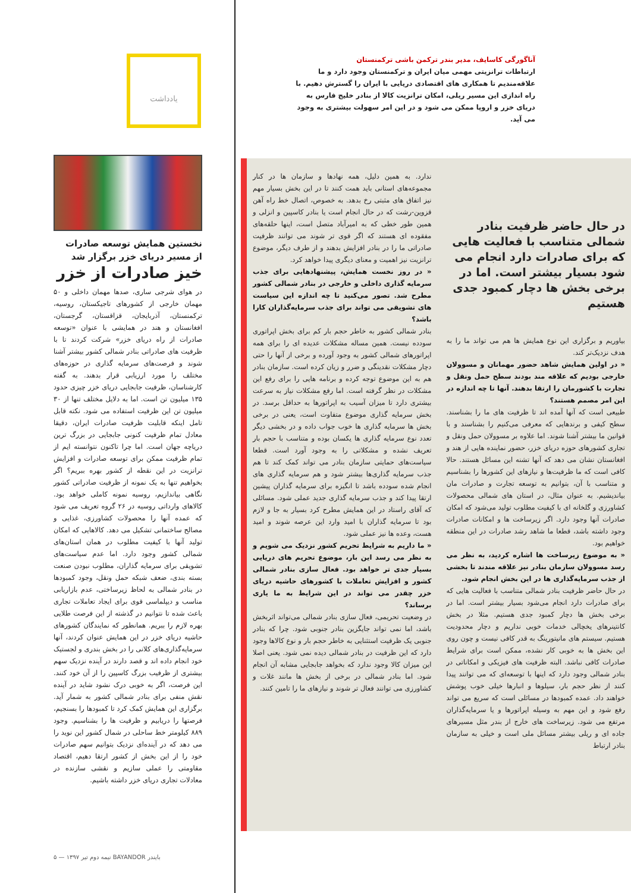یادداشت
نخستین همایش توسعه صادرات
از مسیر دریای خزر برگزار شد
خیز صادرات از خزر
در هوای شرجی ساری، صدها مهمان داخلی و ۵۰ مهمان خارجی از کشورهای تاجیکستان، روسیه، ترکمنستان، آذربایجان، قزاقستان، گرجستان، افغانستان و هند در همایشی با عنوان «توسعه صادرات از راه دریای خزر» شرکت کردند تا با ظرفیت های صادراتی بنادر شمالی کشور بیشتر آشنا شوند و فرصت‌های سرمایه گذاری در حوزه‌های مختلف را مورد ارزیابی قرار بدهند. به گفته کارشناسان، ظرفیت جابجایی دریای خزر چیزی حدود ۱۳۵ میلیون تن است. اما به دلایل مختلف تنها از ۳۰ میلیون تن این ظرفیت استفاده می شود. نکته قابل تامل اینکه قابلیت ظرفیت صادرات ایران، دقیقا معادل تمام ظرفیت کنونی جابجایی در بزرگ ترین دریاچه جهان است. اما چرا تاکنون نتوانسته ایم از تمام ظرفیت ممکن برای توسعه صادرات و افزایش ترانزیت در این نقطه از کشور بهره ببریم؟ اگر بخواهیم تنها به یک نمونه از ظرفیت صادراتی کشور نگاهی بیاندازیم، روسیه نمونه کاملی خواهد بود. کالاهای وارداتی روسیه در ۲۶ گروه تعریف می شود که عمده آنها را محصولات کشاورزی، غذایی و مصالح ساختمانی تشکیل می دهد. کالاهایی که امکان تولید آنها با کیفیت مطلوب در همان استان‌های شمالی کشور وجود دارد. اما عدم سیاست‌های تشویقی برای سرمایه گذاران، مطلوب نبودن صنعت بسته بندی، ضعف شبکه حمل ونقل، وجود کمبودها در بنادر شمالی به لحاظ زیرساختی، عدم بازاریابی مناسب و دیپلماسی قوی برای ایجاد تعاملات تجاری باعث شده تا نتوانیم در گذشته از این فرصت طلایی بهره لازم را ببریم. همانطور که نمایندگان کشورهای حاشیه دریای خزر در این همایش عنوان کردند، آنها سرمایه‌گذاری‌های کلانی را در بخش بندری و لجستیک خود انجام داده اند و قصد دارند در آینده نزدیک سهم بیشتری از ظرفیب بزرگ کاسپین را از آن خود کنند. این فرصت، اگر به خوبی درک نشود شاید در آینده نقش منفی برای بنادر شمالی کشور به شمار آید. برگزاری این همایش کمک کرد تا کمبودها را بسنجیم، فرصتها را دریابیم و ظرفیت ها را بشناسیم. وجود ۸۸۹ کیلومتر خط ساحلی در شمال کشور این نوید را می دهد که در آینده‌ای نزدیک بتوانیم سهم صادرات خود را از این بخش از کشور ارتقا دهیم، اقتصاد مقاومتی را عملی سازیم و نقشی سازنده در معادلات تجاری دریای خزر داشته باشیم.
آناگورگی کاسایف، مدیر بندر ترکمن باشی ترکمنستان
ارتباطات ترانزیتی مهمی میان ایران و ترکمنستان وجود دارد و ما علاقه‌مندیم تا همکاری های اقتصادی دریایی با ایران را گسترش دهیم. با راه اندازی این مسیر ریلی، امکان ترانزیت کالا از بنادر خلیج فارس به دریای خزر و اروپا ممکن می شود و در این امر سهولت بیشتری به وجود می آید.
در حال حاضر ظرفیت بنادر شمالی متناسب با فعالیت هایی که برای صادرات دارد انجام می شود بسیار بیشتر است. اما در برخی بخش ها دچار کمبود جدی هستیم
بیاوریم و برگزاری این نوع همایش ها هم می تواند ما را به هدف نزدیک‌تر کند.
« در اولین همایش شاهد حضور مهمانان و مسوولان خارجی بودیم که علاقه مند بودند سطح حمل ونقل و تجارت با کشورمان را ارتقا بدهند. آنها تا چه اندازه در این امر مصمم هستند؟
طبیعی است که آنها آمده اند تا ظرفیت های ما را بشناسند. سطح کیفی و برندهایی که معرفی می‌کنیم را بشناسند و با قوانین ما بیشتر آشنا شوند. اما علاوه بر مسوولان حمل ونقل و تجاری کشورهای حوزه دریای خزر، حضور نماینده هایی از هند و افغانستان نشان می دهد که آنها تشنه این مسائل هستند. حالا کافی است که ما ظرفیت‌ها و نیازهای این کشورها را بشناسیم و متناسب با آن، بتوانیم به توسعه تجارت و صادرات مان بیاندیشیم. به عنوان مثال، در استان های شمالی محصولات کشاورزی و گلخانه ای با کیفیت مطلوب تولید می‌شود که امکان صادرات آنها وجود دارد. اگر زیرساخت ها و امکانات صادرات وجود داشته باشد، قطعا ما شاهد رشد صادرات در این منطقه خواهیم بود.
« به موضوع زیرساخت ها اشاره کردید، به نظر می رسد مسوولان سازمان بنادر نیز علاقه مندند تا بخشی از جذب سرمایه‌گذاری ها در این بخش انجام شود.
در حال حاضر ظرفیت بنادر شمالی متناسب با فعالیت هایی که برای صادرات دارد انجام می‌شود بسیار بیشتر است. اما در برخی بخش ها دچار کمبود جدی هستیم. مثلا در بخش کانتینرهای یخچالی خدمات خوبی نداریم و دچار محدودیت هستیم. سیستم های مانیتورینگ به قدر کافی نیست و چون روی این بخش ها به خوبی کار نشده، ممکن است برای شرایط صادرات کافی نباشد. البته ظرفیت های فیزیکی و امکاناتی در بنادر شمالی وجود دارد که اینها با توسعه‌ای که می توانند پیدا کنند از نظر حجم بار، سیلوها و انبارها خیلی خوب پوشش خواهند داد. عمده کمبودها در مسائلی است که سریع می تواند رفع شود و این مهم به وسیله اپراتورها و یا سرمایه‌گذاران مرتفع می شود. زیرساخت های خارج از بندر مثل مسیرهای جاده ای و ریلی بیشتر مسائل ملی است و خیلی به سازمان بنادر ارتباط
ندارد. به همین دلیل، همه نهادها و سازمان ها در کنار مجموعه‌های استانی باید همت کنند تا در این بخش بسیار مهم نیز اتفاق های مثبتی رخ بدهد. به خصوص، اتصال خط راه آهن قزوین-رشت که در حال انجام است یا بنادر کاسپین و انزلی و همین طور خطی که به امیرآباد متصل است، اینها حلقه‌های مفقوده ای هستند که اگر قوی تر شوند می توانند ظرفیت صادراتی ما را در بنادر افزایش بدهند و از طرف دیگر، موضوع ترانزیت نیز اهمیت و معنای دیگری پیدا خواهد کرد.
« در روز نخست همایش، پیشنهادهایی برای جذب سرمایه گذاری داخلی و خارجی در بنادر شمالی کشور مطرح شد. تصور می‌کنید تا چه اندازه این سیاست های تشویقی می تواند برای جذب سرمایه‌گذاران کارا باشد؟
بنادر شمالی کشور به خاطر حجم بار کم برای بخش اپراتوری سودده نیست. همین مساله مشکلات عدیده ای را برای همه اپراتورهای شمالی کشور به وجود آورده و برخی از آنها را حتی دچار مشکلات نقدینگی و ضرر و زیان کرده است. سازمان بنادر هم به این موضوع توجه کرده و برنامه هایی را برای رفع این مشکلات در نظر گرفته است. اما رفع مشکلات نیاز به سرعت بیشتری دارد تا میزان آسیب به اپراتورها به حداقل برسد. در بخش سرمایه گذاری موضوع متفاوت است، یعنی در برخی بخش ها سرمایه گذاری ها خوب جواب داده و در بخشی دیگر تعدد نوع سرمایه گذاری ها یکسان بوده و متناسب با حجم بار تعریف نشده و مشکلاتی را به وجود آورد است. قطعا سیاست‌های حمایتی سازمان بنادر می تواند کمک کند تا هم جذب سرمایه گذاری‌ها بیشتر شود و هم سرمایه گذاری های انجام شده سودده باشد تا انگیزه برای سرمایه گذاران پیشین ارتقا پیدا کند و جذب سرمایه گذاری جدید عملی شود. مسائلی که آقای راستاد در این همایش مطرح کرد بسیار به جا و لازم بود تا سرمایه گذاران با امید وارد این عرصه شوند و امید هست، وعده ها نیز عملی شود.
« ما داریم به شرایط تحریم کشور نزدیک می شویم و به نظر می رسد این بار، موضوع تحریم های دریایی بسیار جدی تر خواهد بود. فعال سازی بنادر شمالی کشور و افزایش تعاملات با کشورهای حاشیه دریای خزر چقدر می تواند در این شرایط به ما یاری برساند؟
در وضعیت تحریمی، فعال سازی بنادر شمالی می‌تواند اثربخش باشد، اما نمی تواند جایگزین بنادر جنوبی شود. چرا که بنادر جنوبی یک ظرفیت استثنایی به خاطر حجم بار و نوع کالاها وجود دارد که این ظرفیت در بنادر شمالی دیده نمی شود. یعنی اصلا این میزان کالا وجود ندارد که بخواهد جابجایی مشابه آن انجام شود. اما بنادر شمالی در برخی از بخش ها مانند غلات و کشاورزی می توانند فعال تر شوند و نیازهای ما را تامین کنند.
بایندر BAYANDOR نیمه دوم تیر ۱۳۹۷ — ۵